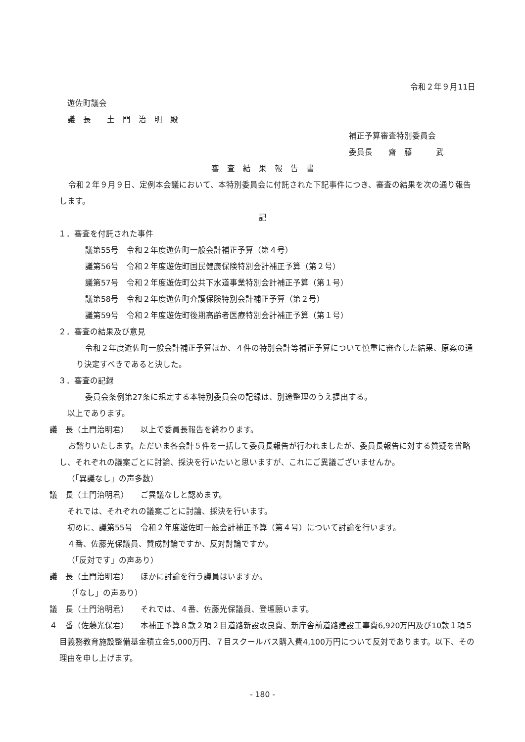令和２年９月11日
遊佐町議会
議　長　　土　門　治　明　殿
補正予算審査特別委員会
委員長　　齋　藤　　　武
審　査　結　果　報　告　書
令和２年９月９日、定例本会議において、本特別委員会に付託された下記事件につき、審査の結果を次の通り報告します。
記
１．審査を付託された事件
議第55号　令和２年度遊佐町一般会計補正予算（第４号）
議第56号　令和２年度遊佐町国民健康保険特別会計補正予算（第２号）
議第57号　令和２年度遊佐町公共下水道事業特別会計補正予算（第１号）
議第58号　令和２年度遊佐町介護保険特別会計補正予算（第２号）
議第59号　令和２年度遊佐町後期高齢者医療特別会計補正予算（第１号）
２．審査の結果及び意見
令和２年度遊佐町一般会計補正予算ほか、４件の特別会計等補正予算について慎重に審査した結果、原案の通り決定すべきであると決した。
３．審査の記録
委員会条例第27条に規定する本特別委員会の記録は、別途整理のうえ提出する。
以上であります。
議　長（土門治明君）　　以上で委員長報告を終わります。
お諮りいたします。ただいま各会計５件を一括して委員長報告が行われましたが、委員長報告に対する質疑を省略し、それぞれの議案ごとに討論、採決を行いたいと思いますが、これにご異議ございませんか。
（「異議なし」の声多数）
議　長（土門治明君）　　ご異議なしと認めます。
それでは、それぞれの議案ごとに討論、採決を行います。
初めに、議第55号　令和２年度遊佐町一般会計補正予算（第４号）について討論を行います。
４番、佐藤光保議員、賛成討論ですか、反対討論ですか。
（「反対です」の声あり）
議　長（土門治明君）　　ほかに討論を行う議員はいますか。
（「なし」の声あり）
議　長（土門治明君）　　それでは、４番、佐藤光保議員、登壇願います。
４　番（佐藤光保君）　　本補正予算８款２項２目道路新設改良費、新庁舎前道路建設工事費6,920万円及び10款１項５目義務教育施設整備基金積立金5,000万円、７目スクールバス購入費4,100万円について反対であります。以下、その理由を申し上げます。
- 180 -